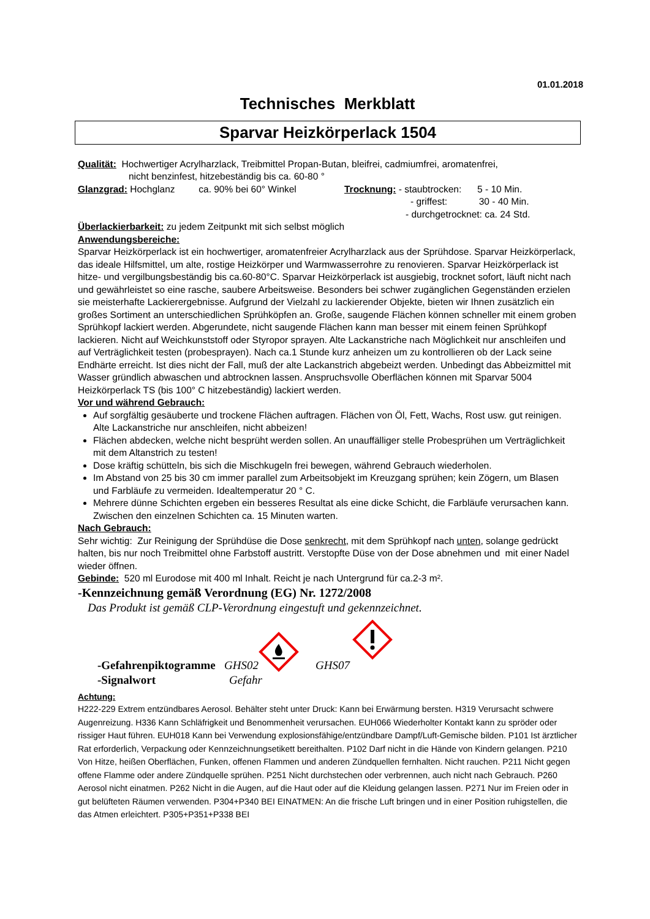01.01.2018
Technisches Merkblatt
Sparvar Heizkörperlack 1504
Qualität: Hochwertiger Acrylharzlack, Treibmittel Propan-Butan, bleifrei, cadmiumfrei, aromatenfrei,
nicht benzinfest, hitzebeständig bis ca. 60-80 °
Glanzgrad: Hochglanz ca. 90% bei 60° Winkel
Trocknung: - staubtrocken: 5 - 10 Min.
- griffest: 30 - 40 Min.
- durchgetrocknet: ca. 24 Std.
Überlackierbarkeit: zu jedem Zeitpunkt mit sich selbst möglich
Anwendungsbereiche:
Sparvar Heizkörperlack ist ein hochwertiger, aromatenfreier Acrylharzlack aus der Sprühdose. Sparvar Heizkörperlack, das ideale Hilfsmittel, um alte, rostige Heizkörper und Warmwasserrohre zu renovieren. Sparvar Heizkörperlack ist hitze- und vergilbungsbeständig bis ca.60-80°C. Sparvar Heizkörperlack ist ausgiebig, trocknet sofort, läuft nicht nach und gewährleistet so eine rasche, saubere Arbeitsweise. Besonders bei schwer zugänglichen Gegenständen erzielen sie meisterhafte Lackierergebnisse. Aufgrund der Vielzahl zu lackierender Objekte, bieten wir Ihnen zusätzlich ein großes Sortiment an unterschiedlichen Sprühköpfen an. Große, saugende Flächen können schneller mit einem groben Sprühkopf lackiert werden. Abgerundete, nicht saugende Flächen kann man besser mit einem feinen Sprühkopf lackieren. Nicht auf Weichkunststoff oder Styropor sprayen. Alte Lackanstriche nach Möglichkeit nur anschleifen und auf Verträglichkeit testen (probesprayen). Nach ca.1 Stunde kurz anheizen um zu kontrollieren ob der Lack seine Endhärte erreicht. Ist dies nicht der Fall, muß der alte Lackanstrich abgebeizt werden. Unbedingt das Abbeizmittel mit Wasser gründlich abwaschen und abtrocknen lassen. Anspruchsvolle Oberflächen können mit Sparvar 5004 Heizkörperlack TS (bis 100° C hitzebeständig) lackiert werden.
Vor und während Gebrauch:
Auf sorgfältig gesäuberte und trockene Flächen auftragen. Flächen von Öl, Fett, Wachs, Rost usw. gut reinigen. Alte Lackanstriche nur anschleifen, nicht abbeizen!
Flächen abdecken, welche nicht besprüht werden sollen. An unauffälliger stelle Probesprühen um Verträglichkeit mit dem Altanstrich zu testen!
Dose kräftig schütteln, bis sich die Mischkugeln frei bewegen, während Gebrauch wiederholen.
Im Abstand von 25 bis 30 cm immer parallel zum Arbeitsobjekt im Kreuzgang sprühen; kein Zögern, um Blasen und Farbläufe zu vermeiden. Idealtemperatur 20 ° C.
Mehrere dünne Schichten ergeben ein besseres Resultat als eine dicke Schicht, die Farbläufe verursachen kann. Zwischen den einzelnen Schichten ca. 15 Minuten warten.
Nach Gebrauch:
Sehr wichtig: Zur Reinigung der Sprühdüse die Dose senkrecht, mit dem Sprühkopf nach unten, solange gedrückt halten, bis nur noch Treibmittel ohne Farbstoff austritt. Verstopfte Düse von der Dose abnehmen und mit einer Nadel wieder öffnen.
Gebinde: 520 ml Eurodose mit 400 ml Inhalt. Reicht je nach Untergrund für ca.2-3 m².
-Kennzeichnung gemäß Verordnung (EG) Nr. 1272/2008
Das Produkt ist gemäß CLP-Verordnung eingestuft und gekennzeichnet.
-Gefahrenpiktogramme GHS02 GHS07
-Signalwort Gefahr
Achtung:
H222-229 Extrem entzündbares Aerosol. Behälter steht unter Druck: Kann bei Erwärmung bersten. H319 Verursacht schwere Augenreizung. H336 Kann Schläfrigkeit und Benommenheit verursachen. EUH066 Wiederholter Kontakt kann zu spröder oder rissiger Haut führen. EUH018 Kann bei Verwendung explosionsfähige/entzündbare Dampf/Luft-Gemische bilden. P101 Ist ärztlicher Rat erforderlich, Verpackung oder Kennzeichnungsetikett bereithalten. P102 Darf nicht in die Hände von Kindern gelangen. P210 Von Hitze, heißen Oberflächen, Funken, offenen Flammen und anderen Zündquellen fernhalten. Nicht rauchen. P211 Nicht gegen offene Flamme oder andere Zündquelle sprühen. P251 Nicht durchstechen oder verbrennen, auch nicht nach Gebrauch. P260 Aerosol nicht einatmen. P262 Nicht in die Augen, auf die Haut oder auf die Kleidung gelangen lassen. P271 Nur im Freien oder in gut belüfteten Räumen verwenden. P304+P340 BEI EINATMEN: An die frische Luft bringen und in einer Position ruhigstellen, die das Atmen erleichtert. P305+P351+P338 BEI